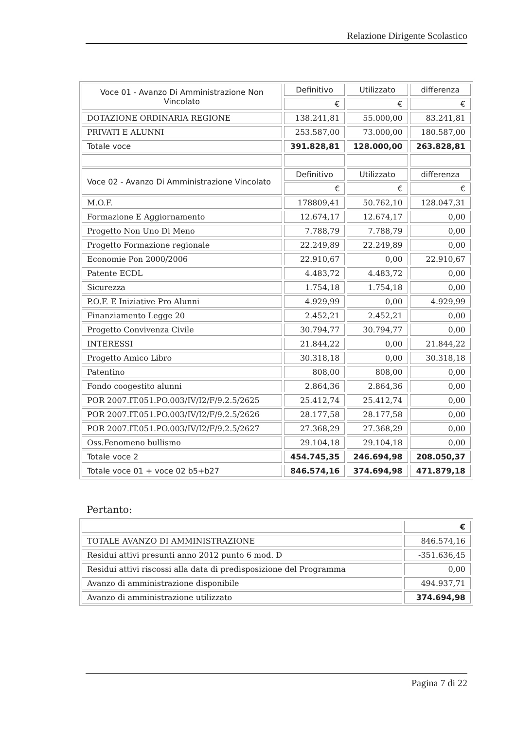Relazione Dirigente Scolastico
| Voce 01 - Avanzo Di Amministrazione Non Vincolato | Definitivo | Utilizzato | differenza |
| | € | € | € |
| DOTAZIONE ORDINARIA REGIONE | 138.241,81 | 55.000,00 | 83.241,81 |
| PRIVATI E ALUNNI | 253.587,00 | 73.000,00 | 180.587,00 |
| Totale voce | 391.828,81 | 128.000,00 | 263.828,81 |
| Voce 02 - Avanzo Di Amministrazione Vincolato | Definitivo | Utilizzato | differenza |
| | € | € | € |
| M.O.F. | 178809,41 | 50.762,10 | 128.047,31 |
| Formazione E Aggiornamento | 12.674,17 | 12.674,17 | 0,00 |
| Progetto Non Uno Di Meno | 7.788,79 | 7.788,79 | 0,00 |
| Progetto Formazione regionale | 22.249,89 | 22.249,89 | 0,00 |
| Economie Pon 2000/2006 | 22.910,67 | 0,00 | 22.910,67 |
| Patente ECDL | 4.483,72 | 4.483,72 | 0,00 |
| Sicurezza | 1.754,18 | 1.754,18 | 0,00 |
| P.O.F. E Iniziative Pro Alunni | 4.929,99 | 0,00 | 4.929,99 |
| Finanziamento Legge 20 | 2.452,21 | 2.452,21 | 0,00 |
| Progetto Convivenza Civile | 30.794,77 | 30.794,77 | 0,00 |
| INTERESSI | 21.844,22 | 0,00 | 21.844,22 |
| Progetto Amico Libro | 30.318,18 | 0,00 | 30.318,18 |
| Patentino | 808,00 | 808,00 | 0,00 |
| Fondo coogestito alunni | 2.864,36 | 2.864,36 | 0,00 |
| POR 2007.IT.051.PO.003/IV/I2/F/9.2.5/2625 | 25.412,74 | 25.412,74 | 0,00 |
| POR 2007.IT.051.PO.003/IV/I2/F/9.2.5/2626 | 28.177,58 | 28.177,58 | 0,00 |
| POR 2007.IT.051.PO.003/IV/I2/F/9.2.5/2627 | 27.368,29 | 27.368,29 | 0,00 |
| Oss.Fenomeno bullismo | 29.104,18 | 29.104,18 | 0,00 |
| Totale voce 2 | 454.745,35 | 246.694,98 | 208.050,37 |
| Totale voce 01 + voce 02 b5+b27 | 846.574,16 | 374.694,98 | 471.879,18 |
Pertanto:
| | € |
| TOTALE AVANZO DI AMMINISTRAZIONE | 846.574,16 |
| Residui attivi presunti anno 2012 punto 6 mod. D | -351.636,45 |
| Residui attivi riscossi alla data di predisposizione del Programma | 0,00 |
| Avanzo di amministrazione disponibile | 494.937,71 |
| Avanzo di amministrazione utilizzato | 374.694,98 |
Pagina 7 di 22